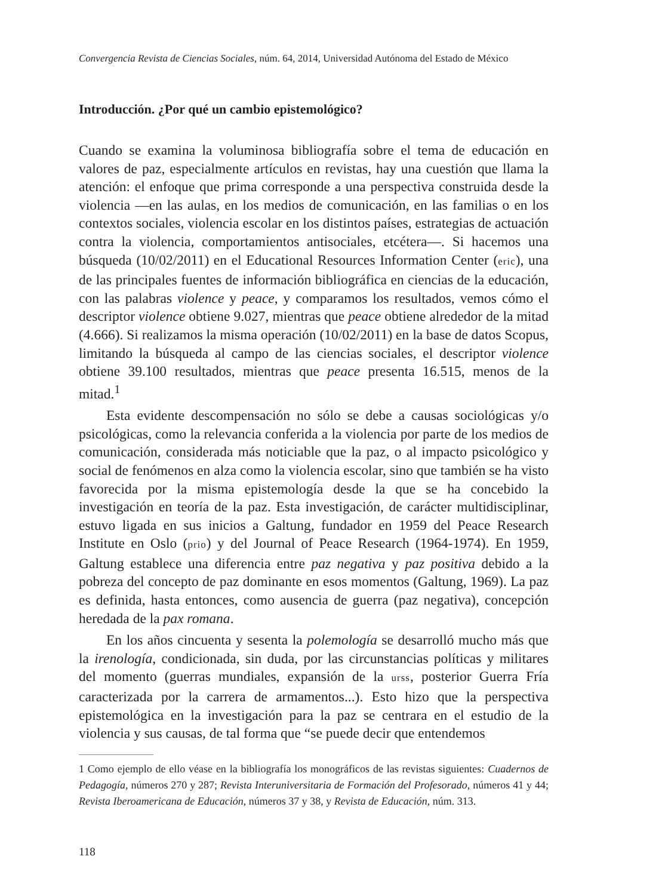Convergencia Revista de Ciencias Sociales, núm. 64, 2014, Universidad Autónoma del Estado de México
Introducción. ¿Por qué un cambio epistemológico?
Cuando se examina la voluminosa bibliografía sobre el tema de educación en valores de paz, especialmente artículos en revistas, hay una cuestión que llama la atención: el enfoque que prima corresponde a una perspectiva construida desde la violencia —en las aulas, en los medios de comunicación, en las familias o en los contextos sociales, violencia escolar en los distintos países, estrategias de actuación contra la violencia, comportamientos antisociales, etcétera—. Si hacemos una búsqueda (10/02/2011) en el Educational Resources Information Center (eric), una de las principales fuentes de información bibliográfica en ciencias de la educación, con las palabras violence y peace, y comparamos los resultados, vemos cómo el descriptor violence obtiene 9.027, mientras que peace obtiene alrededor de la mitad (4.666). Si realizamos la misma operación (10/02/2011) en la base de datos Scopus, limitando la búsqueda al campo de las ciencias sociales, el descriptor violence obtiene 39.100 resultados, mientras que peace presenta 16.515, menos de la mitad.<sup>1</sup>
Esta evidente descompensación no sólo se debe a causas sociológicas y/o psicológicas, como la relevancia conferida a la violencia por parte de los medios de comunicación, considerada más noticiable que la paz, o al impacto psicológico y social de fenómenos en alza como la violencia escolar, sino que también se ha visto favorecida por la misma epistemología desde la que se ha concebido la investigación en teoría de la paz. Esta investigación, de carácter multidisciplinar, estuvo ligada en sus inicios a Galtung, fundador en 1959 del Peace Research Institute en Oslo (prio) y del Journal of Peace Research (1964-1974). En 1959, Galtung establece una diferencia entre paz negativa y paz positiva debido a la pobreza del concepto de paz dominante en esos momentos (Galtung, 1969). La paz es definida, hasta entonces, como ausencia de guerra (paz negativa), concepción heredada de la pax romana.
En los años cincuenta y sesenta la polemología se desarrolló mucho más que la irenología, condicionada, sin duda, por las circunstancias políticas y militares del momento (guerras mundiales, expansión de la urss, posterior Guerra Fría caracterizada por la carrera de armamentos...). Esto hizo que la perspectiva epistemológica en la investigación para la paz se centrara en el estudio de la violencia y sus causas, de tal forma que “se puede decir que entendemos
1 Como ejemplo de ello véase en la bibliografía los monográficos de las revistas siguientes: Cuadernos de Pedagogía, números 270 y 287; Revista Interuniversitaria de Formación del Profesorado, números 41 y 44; Revista Iberoamericana de Educación, números 37 y 38, y Revista de Educación, núm. 313.
118